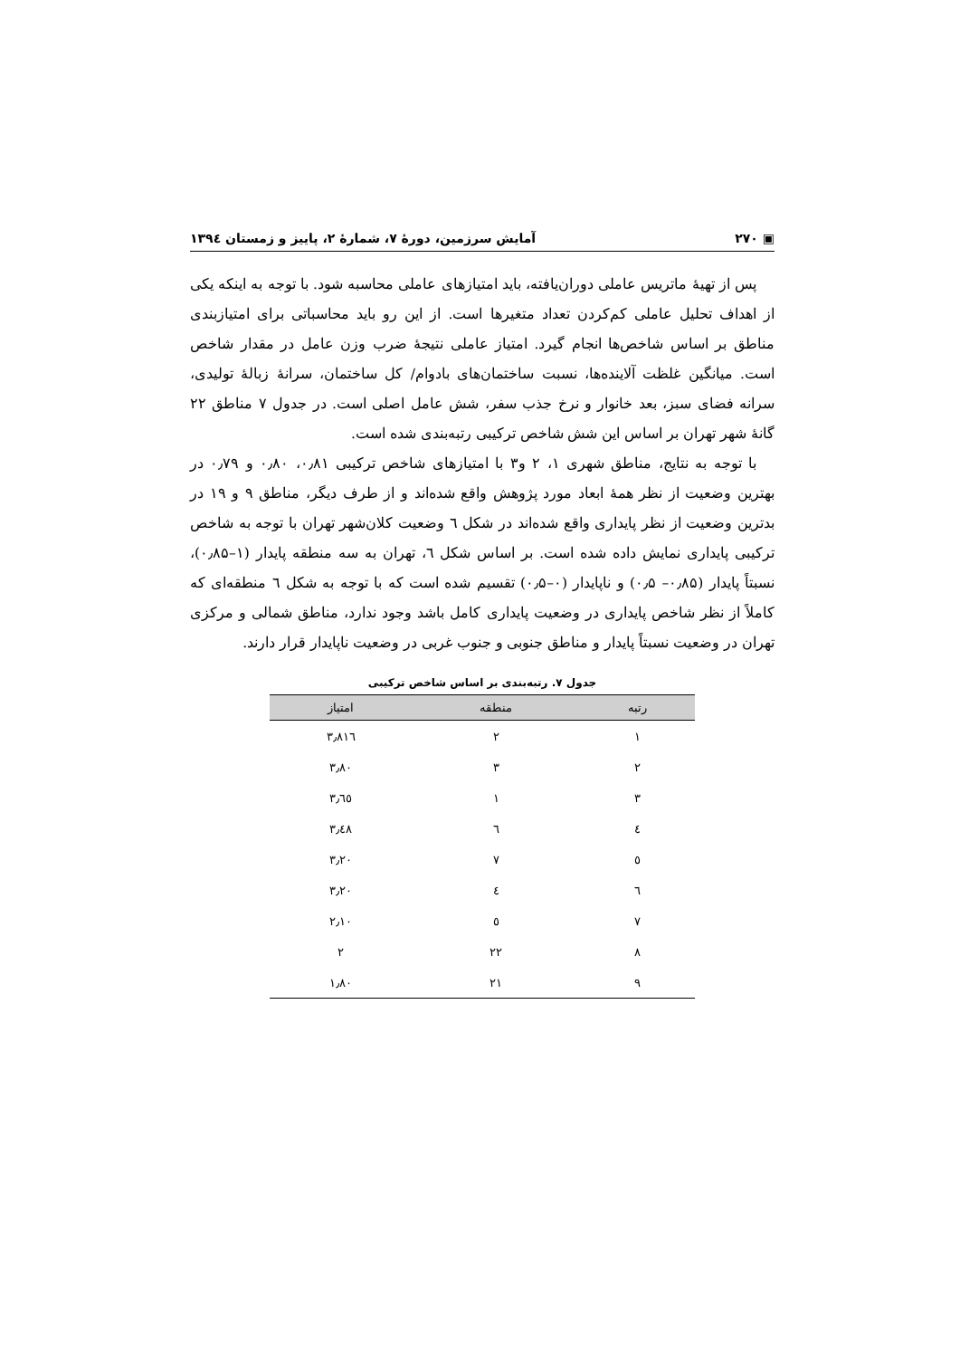▣ ۲۷۰ آمایش سرزمین، دورهٔ ۷، شمارهٔ ۲، پاییز و زمستان ۱۳۹٤
پس از تهیهٔ ماتریس عاملی دوران‌یافته، باید امتیازهای عاملی محاسبه شود. با توجه به اینکه یکی از اهداف تحلیل عاملی کم‌کردن تعداد متغیرها است. از این رو باید محاسباتی برای امتیازبندی مناطق بر اساس شاخص‌ها انجام گیرد. امتیاز عاملی نتیجهٔ ضرب وزن عامل در مقدار شاخص است. میانگین غلظت آلاینده‌ها، نسبت ساختمان‌های بادوام/ کل ساختمان، سرانهٔ زبالهٔ تولیدی، سرانه فضای سبز، بعد خانوار و نرخ جذب سفر، شش عامل اصلی است. در جدول ۷ مناطق ۲۲ گانهٔ شهر تهران بر اساس این شش شاخص ترکیبی رتبه‌بندی شده است.
با توجه به نتایج، مناطق شهری ۱، ۲ و۳ با امتیازهای شاخص ترکیبی ۰٫۸۱، ۰٫۸۰ و ۰٫۷۹ در بهترین وضعیت از نظر همهٔ ابعاد مورد پژوهش واقع شده‌اند و از طرف دیگر، مناطق ۹ و ۱۹ در بدترین وضعیت از نظر پایداری واقع شده‌اند در شکل ٦ وضعیت کلان‌شهر تهران با توجه به شاخص ترکیبی پایداری نمایش داده شده است. بر اساس شکل ٦، تهران به سه منطقه پایدار (۱–۰٫۸۵)، نسبتاً پایدار (۰٫۸۵– ۰٫۵) و ناپایدار (۰–۰٫۵) تقسیم شده است که با توجه به شکل ٦ منطقه‌ای که کاملاً از نظر شاخص پایداری در وضعیت پایداری کامل باشد وجود ندارد، مناطق شمالی و مرکزی تهران در وضعیت نسبتاً پایدار و مناطق جنوبی و جنوب غربی در وضعیت ناپایدار قرار دارند.
جدول ۷. رتبه‌بندی بر اساس شاخص ترکیبی
| رتبه | منطقه | امتیاز |
| --- | --- | --- |
| ۱ | ۲ | ۳٫۸۱٦ |
| ۲ | ۳ | ۳٫۸۰ |
| ۳ | ۱ | ۳٫٦٥ |
| ٤ | ٦ | ۳٫٤۸ |
| ٥ | ۷ | ۳٫۲۰ |
| ٦ | ٤ | ۳٫۲۰ |
| ۷ | ٥ | ۲٫۱۰ |
| ۸ | ۲۲ | ۲ |
| ۹ | ۲۱ | ۱٫۸۰ |